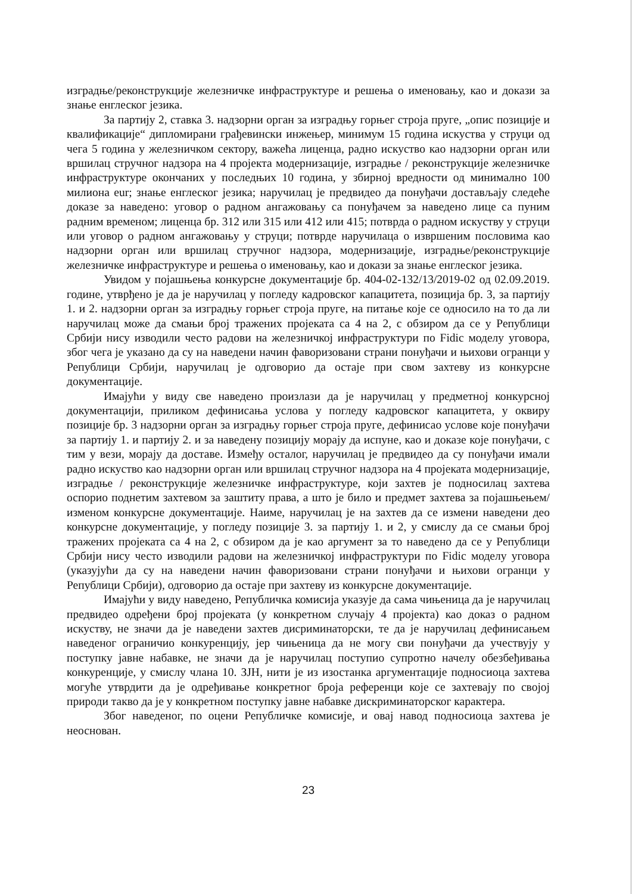изградње/реконструкције железничке инфраструктуре и решења о именовању, као и докази за знање енглеског језика.
За партију 2, ставка 3. надзорни орган за изградњу горњег строја пруге, „опис позиције и квалификације“ дипломирани грађевински инжењер, минимум 15 година искуства у струци од чега 5 година у железничком сектору, важећа лиценца, радно искуство као надзорни орган или вршилац стручног надзора на 4 пројекта модернизације, изградње / реконструкције железничке инфраструктуре окончаних у последњих 10 година, у збирној вредности од минимално 100 милиона eur; знање енглеског језика; наручилац је предвидео да понуђачи достављају следеће доказе за наведено: уговор о радном ангажовању са понуђачем за наведено лице са пуним радним временом; лиценца бр. 312 или 315 или 412 или 415; потврда о радном искуству у струци или уговор о радном ангажовању у струци; потврде наручилаца о извршеним пословима као надзорни орган или вршилац стручног надзора, модернизације, изградње/реконструкције железничке инфраструктуре и решења о именовању, као и докази за знање енглеског језика.
Увидом у појашњења конкурсне документације бр. 404-02-132/13/2019-02 од 02.09.2019. године, утврђено је да је наручилац у погледу кадровског капацитета, позиција бр. 3, за партију 1. и 2. надзорни орган за изградњу горњег строја пруге, на питање које се односило на то да ли наручилац може да смањи број тражених пројеката са 4 на 2, с обзиром да се у Републици Србији нису изводили често радови на железничкој инфраструктури по Fidic моделу уговора, због чега је указано да су на наведени начин фаворизовани страни понуђачи и њихови огранци у Републици Србији, наручилац је одговорио да остаје при свом захтеву из конкурсне документације.
Имајући у виду све наведено произлази да је наручилац у предметној конкурсној документацији, приликом дефинисања услова у погледу кадровског капацитета, у оквиру позиције бр. 3 надзорни орган за изградњу горњег строја пруге, дефинисао услове које понуђачи за партију 1. и партију 2. и за наведену позицију морају да испуне, као и доказе које понуђачи, с тим у вези, морају да доставе. Између осталог, наручилац је предвидео да су понуђачи имали радно искуство као надзорни орган или вршилац стручног надзора на 4 пројеката модернизације, изградње / реконструкције железничке инфраструктуре, који захтев је подносилац захтева оспорио поднетим захтевом за заштиту права, а што је било и предмет захтева за појашњењем/изменом конкурсне документације. Наиме, наручилац је на захтев да се измени наведени део конкурсне документације, у погледу позиције 3. за партију 1. и 2, у смислу да се смањи број тражених пројеката са 4 на 2, с обзиром да је као аргумент за то наведено да се у Републици Србији нису често изводили радови на железничкој инфраструктури по Fidic моделу уговора (указујући да су на наведени начин фаворизовани страни понуђачи и њихови огранци у Републици Србији), одговорио да остаје при захтеву из конкурсне документације.
Имајући у виду наведено, Републичка комисија указује да сама чињеница да је наручилац предвидео одређени број пројеката (у конкретном случају 4 пројекта) као доказ о радном искуству, не значи да је наведени захтев дисриминаторски, те да је наручилац дефинисањем наведеног ограничио конкуренцију, јер чињеница да не могу сви понуђачи да учествују у поступку јавне набавке, не значи да је наручилац поступио супротно начелу обезбеђивања конкуренције, у смислу члана 10. ЗЈН, нити је из изостанка аргументације подносиоца захтева могуће утврдити да је одређивање конкретног броја референци које се захтевају по својој природи такво да је у конкретном поступку јавне набавке дискриминаторског карактера.
Због наведеног, по оцени Републичке комисије, и овај навод подносиоца захтева је неоснован.
23